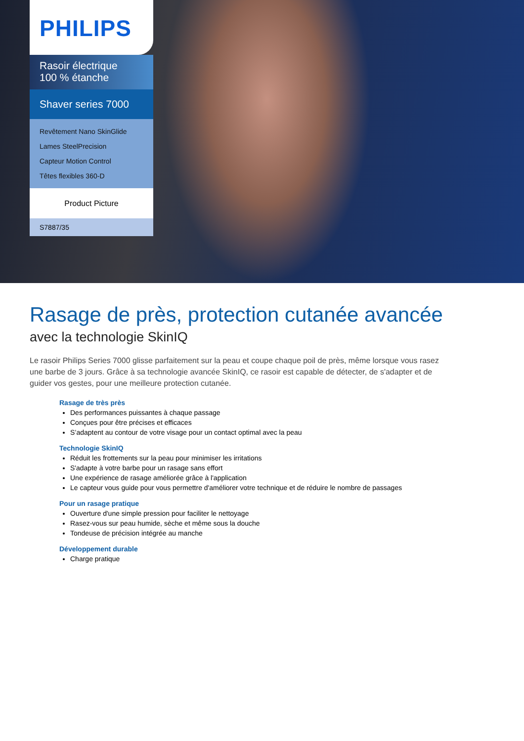PHILIPS
Rasoir électrique
100 % étanche
Shaver series 7000
Revêtement Nano SkinGlide
Lames SteelPrecision
Capteur Motion Control
Têtes flexibles 360-D
Product Picture
S7887/35
Rasage de près, protection cutanée avancée
avec la technologie SkinIQ
Le rasoir Philips Series 7000 glisse parfaitement sur la peau et coupe chaque poil de près, même lorsque vous rasez une barbe de 3 jours. Grâce à sa technologie avancée SkinIQ, ce rasoir est capable de détecter, de s'adapter et de guider vos gestes, pour une meilleure protection cutanée.
Rasage de très près
Des performances puissantes à chaque passage
Conçues pour être précises et efficaces
S’adaptent au contour de votre visage pour un contact optimal avec la peau
Technologie SkinIQ
Réduit les frottements sur la peau pour minimiser les irritations
S'adapte à votre barbe pour un rasage sans effort
Une expérience de rasage améliorée grâce à l'application
Le capteur vous guide pour vous permettre d'améliorer votre technique et de réduire le nombre de passages
Pour un rasage pratique
Ouverture d'une simple pression pour faciliter le nettoyage
Rasez-vous sur peau humide, sèche et même sous la douche
Tondeuse de précision intégrée au manche
Développement durable
Charge pratique